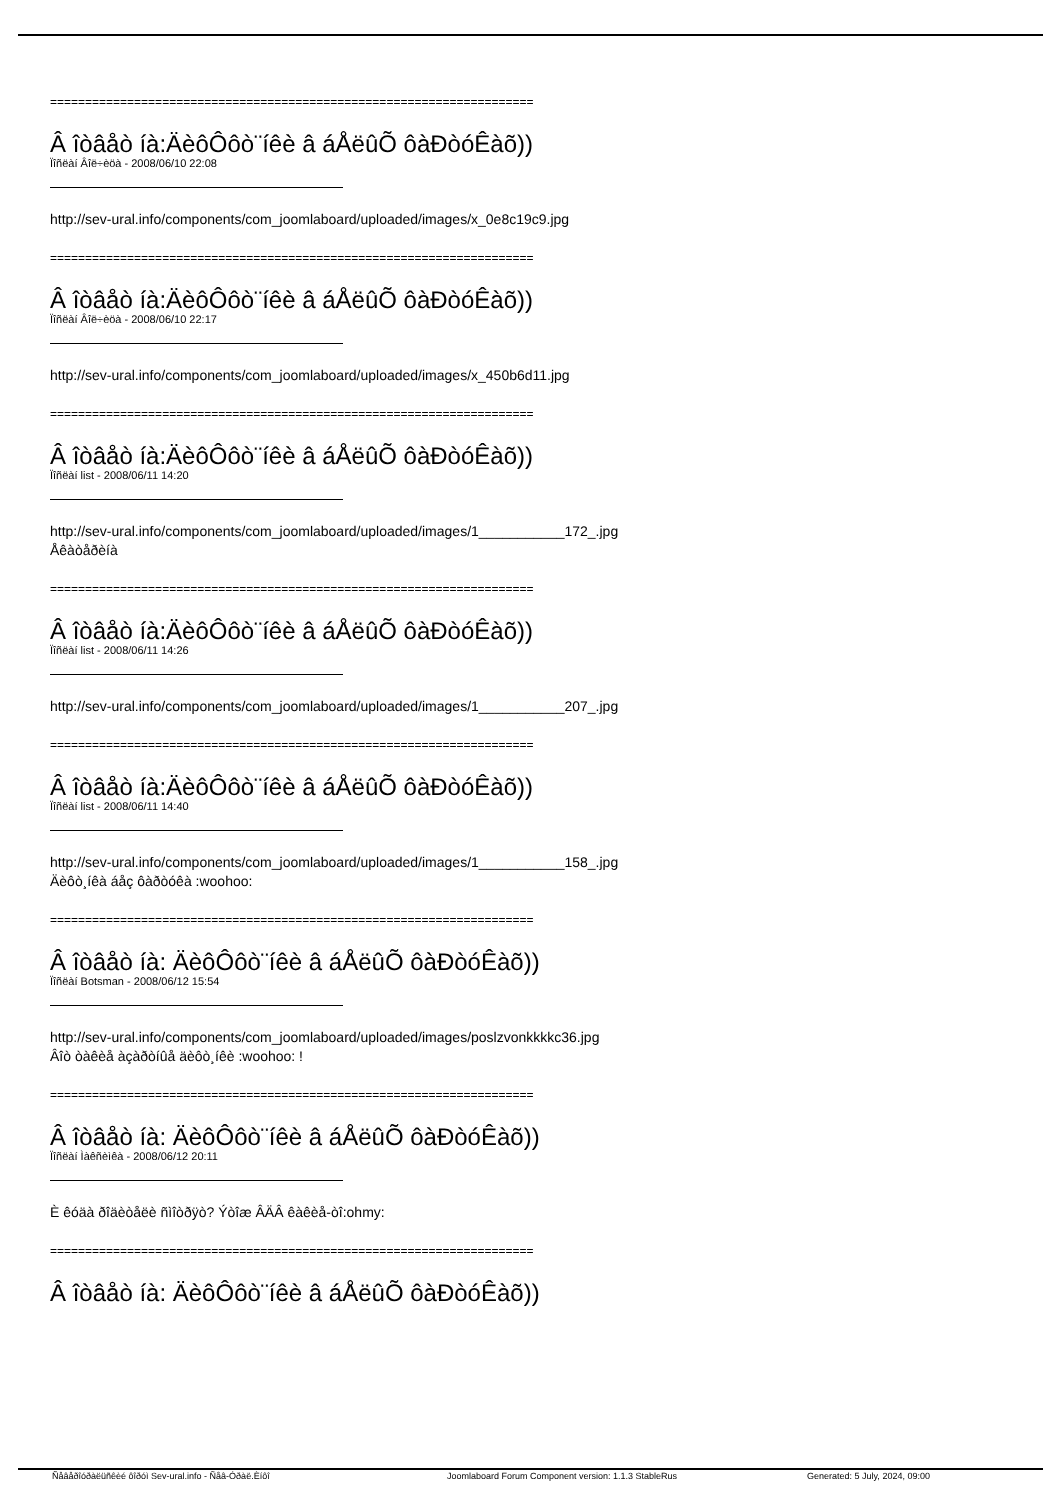=====================================================================
Â îòâåò íà:ÄèôÔôò¨íêè â áÅëûÕ ôàÐòóÊàõ))
Ïîñëàí Âîë÷èöà - 2008/06/10 22:08
http://sev-ural.info/components/com_joomlaboard/uploaded/images/x_0e8c19c9.jpg
=====================================================================
Â îòâåò íà:ÄèôÔôò¨íêè â áÅëûÕ ôàÐòóÊàõ))
Ïîñëàí Âîë÷èöà - 2008/06/10 22:17
http://sev-ural.info/components/com_joomlaboard/uploaded/images/x_450b6d11.jpg
=====================================================================
Â îòâåò íà:ÄèôÔôò¨íêè â áÅëûÕ ôàÐòóÊàõ))
Ïîñëàí list - 2008/06/11 14:20
http://sev-ural.info/components/com_joomlaboard/uploaded/images/1___________172_.jpg
Åêàòåðèíà
=====================================================================
Â îòâåò íà:ÄèôÔôò¨íêè â áÅëûÕ ôàÐòóÊàõ))
Ïîñëàí list - 2008/06/11 14:26
http://sev-ural.info/components/com_joomlaboard/uploaded/images/1___________207_.jpg
=====================================================================
Â îòâåò íà:ÄèôÔôò¨íêè â áÅëûÕ ôàÐòóÊàõ))
Ïîñëàí list - 2008/06/11 14:40
http://sev-ural.info/components/com_joomlaboard/uploaded/images/1___________158_.jpg
Äèôò¸íêà áåç ôàðòóêà :woohoo:
=====================================================================
Â îòâåò íà: ÄèôÔôò¨íêè â áÅëûÕ ôàÐòóÊàõ))
Ïîñëàí Botsman - 2008/06/12 15:54
http://sev-ural.info/components/com_joomlaboard/uploaded/images/poslzvonkkkkc36.jpg
Âîò òàêèå àçàðòíûå äèôò¸íêè :woohoo: !
=====================================================================
Â îòâåò íà: ÄèôÔôò¨íêè â áÅëûÕ ôàÐòóÊàõ))
Ïîñëàí Ìàêñèìêà - 2008/06/12 20:11
È êóäà ðîäèòåëè ñìîòðÿò? Ýòîæ ÂÄÂ êàêèå-òî:ohmy:
=====================================================================
Â îòâåò íà: ÄèôÔôò¨íêè â áÅëûÕ ôàÐòóÊàõ))
Ñåâåðîóðàëüñêèé ôîðóì Sev-ural.info - Ñåâ-Óðàë.Èíôî Joomlaboard Forum Component version: 1.1.3 StableRus Generated: 5 July, 2024, 09:00